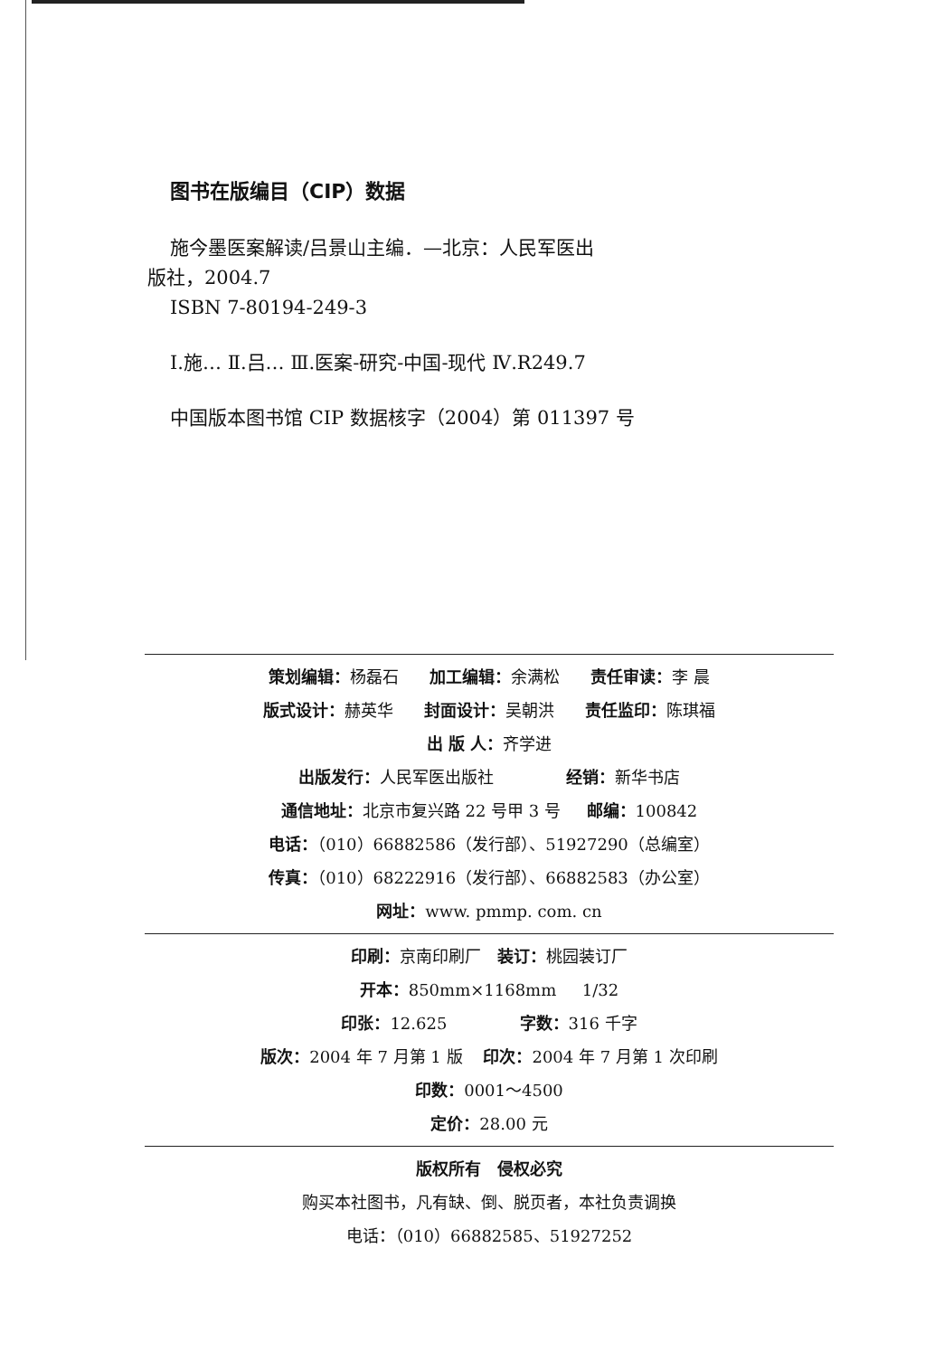图书在版编目（CIP）数据
施今墨医案解读/吕景山主编．—北京：人民军医出
版社，2004.7
ISBN 7-80194-249-3
Ⅰ.施… Ⅱ.吕… Ⅲ.医案-研究-中国-现代 Ⅳ.R249.7
中国版本图书馆 CIP 数据核字（2004）第 011397 号
策划编辑：杨磊石 加工编辑：余满松 责任审读：李 晨
版式设计：赫英华 封面设计：吴朝洪 责任监印：陈琪福
出 版 人：齐学进
出版发行：人民军医出版社 经销：新华书店
通信地址：北京市复兴路 22 号甲 3 号 邮编：100842
电话：（010）66882586（发行部）、51927290（总编室）
传真：（010）68222916（发行部）、66882583（办公室）
网址：www. pmmp. com. cn
印刷：京南印刷厂 装订：桃园装订厂
开本：850mm×1168mm 1/32
印张：12.625 字数：316 千字
版次：2004 年 7 月第 1 版 印次：2004 年 7 月第 1 次印刷
印数：0001～4500
定价：28.00 元
版权所有 侵权必究
购买本社图书，凡有缺、倒、脱页者，本社负责调换
电话：（010）66882585、51927252